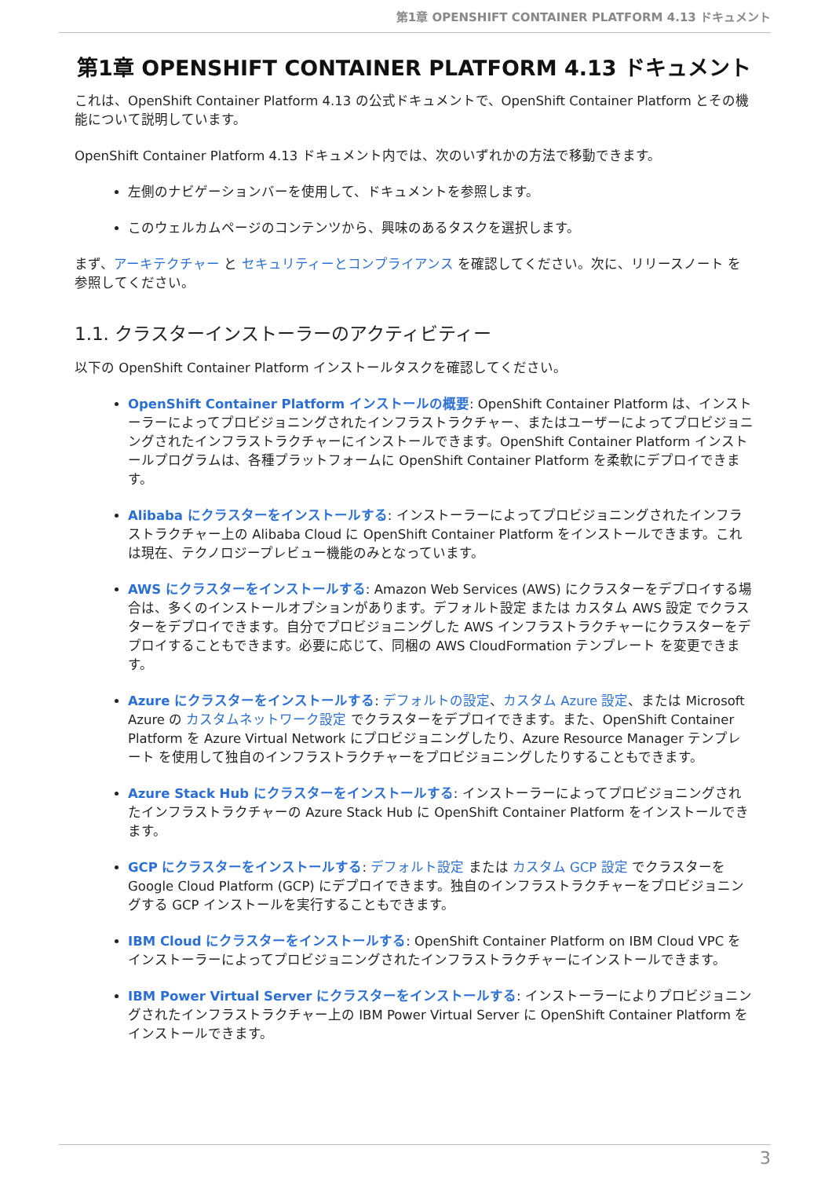第1章 OPENSHIFT CONTAINER PLATFORM 4.13 ドキュメント
第1章 OPENSHIFT CONTAINER PLATFORM 4.13 ドキュメント
これは、OpenShift Container Platform 4.13 の公式ドキュメントで、OpenShift Container Platform とその機能について説明しています。
OpenShift Container Platform 4.13 ドキュメント内では、次のいずれかの方法で移動できます。
左側のナビゲーションバーを使用して、ドキュメントを参照します。
このウェルカムページのコンテンツから、興味のあるタスクを選択します。
まず、アーキテクチャー と セキュリティーとコンプライアンス を確認してください。次に、リリースノート を参照してください。
1.1. クラスターインストーラーのアクティビティー
以下の OpenShift Container Platform インストールタスクを確認してください。
OpenShift Container Platform インストールの概要: OpenShift Container Platform は、インストーラーによってプロビジョニングされたインフラストラクチャー、またはユーザーによってプロビジョニングされたインフラストラクチャーにインストールできます。OpenShift Container Platform インストールプログラムは、各種プラットフォームに OpenShift Container Platform を柔軟にデプロイできます。
Alibaba にクラスターをインストールする: インストーラーによってプロビジョニングされたインフラストラクチャー上の Alibaba Cloud に OpenShift Container Platform をインストールできます。これは現在、テクノロジープレビュー機能のみとなっています。
AWS にクラスターをインストールする: Amazon Web Services (AWS) にクラスターをデプロイする場合は、多くのインストールオプションがあります。デフォルト設定 または カスタム AWS 設定 でクラスターをデプロイできます。自分でプロビジョニングした AWS インフラストラクチャーにクラスターをデプロイすることもできます。必要に応じて、同梱の AWS CloudFormation テンプレート を変更できます。
Azure にクラスターをインストールする: デフォルトの設定、カスタム Azure 設定、または Microsoft Azure の カスタムネットワーク設定 でクラスターをデプロイできます。また、OpenShift Container Platform を Azure Virtual Network にプロビジョニングしたり、Azure Resource Manager テンプレート を使用して独自のインフラストラクチャーをプロビジョニングしたりすることもできます。
Azure Stack Hub にクラスターをインストールする: インストーラーによってプロビジョニングされたインフラストラクチャーの Azure Stack Hub に OpenShift Container Platform をインストールできます。
GCP にクラスターをインストールする: デフォルト設定 または カスタム GCP 設定 でクラスターを Google Cloud Platform (GCP) にデプロイできます。独自のインフラストラクチャーをプロビジョニングする GCP インストールを実行することもできます。
IBM Cloud にクラスターをインストールする: OpenShift Container Platform on IBM Cloud VPC をインストーラーによってプロビジョニングされたインフラストラクチャーにインストールできます。
IBM Power Virtual Server にクラスターをインストールする: インストーラーによりプロビジョニングされたインフラストラクチャー上の IBM Power Virtual Server に OpenShift Container Platform をインストールできます。
3